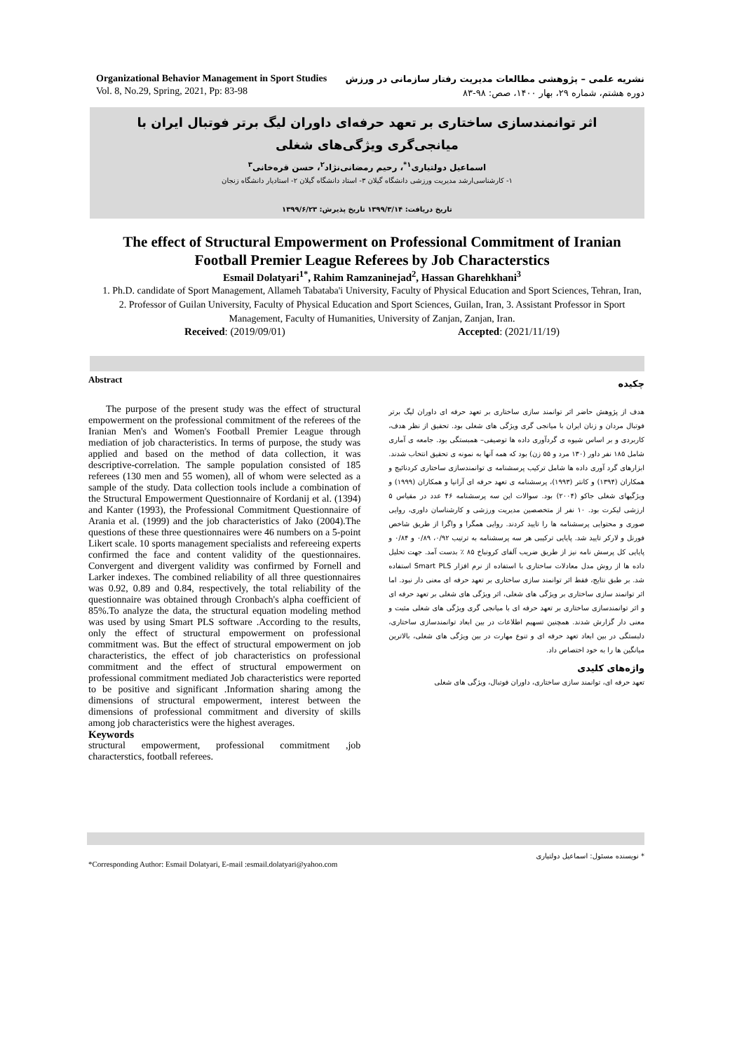Organizational Behavior Management in Sport Studies
Vol. 8, No.29, Spring, 2021, Pp: 83-98
نشریه علمی – پژوهشی مطالعات مدیریت رفتار سازمانی در ورزش
دوره هشتم، شماره ۲۹، بهار ۱۴۰۰، صص: ۹۸-۸۳
اثر توانمندسازی ساختاری بر تعهد حرفه‌ای داوران لیگ برتر فوتبال ایران با میانجی‌گری ویژگی‌های شغلی
اسماعیل دولتیاری<sup>۱*</sup>، رحیم رمضانی‌نژاد<sup>۲</sup>، حسن قره‌خانی<sup>۳</sup>
۱- کارشناسی‌ارشد مدیریت ورزشی دانشگاه گیلان ۳- استاد دانشگاه گیلان ۲- استادیار دانشگاه زنجان
تاریخ دریافت: ۱۳۹۹/۳/۱۴ تاریخ پذیرش: ۱۳۹۹/۶/۲۳
The effect of Structural Empowerment on Professional Commitment of Iranian Football Premier League Referees by Job Characterstics
Esmail Dolatyari<sup>1*</sup>, Rahim Ramzaninejad<sup>2</sup>, Hassan Gharehkhani<sup>3</sup>
1. Ph.D. candidate of Sport Management, Allameh Tabataba'i University, Faculty of Physical Education and Sport Sciences, Tehran, Iran, 2. Professor of Guilan University, Faculty of Physical Education and Sport Sciences, Guilan, Iran, 3. Assistant Professor in Sport Management, Faculty of Humanities, University of Zanjan, Zanjan, Iran.
Received: (2019/09/01) Accepted: (2021/11/19)
Abstract
The purpose of the present study was the effect of structural empowerment on the professional commitment of the referees of the Iranian Men's and Women's Football Premier League through mediation of job characteristics. In terms of purpose, the study was applied and based on the method of data collection, it was descriptive-correlation. The sample population consisted of 185 referees (130 men and 55 women), all of whom were selected as a sample of the study. Data collection tools include a combination of the Structural Empowerment Questionnaire of Kordanij et al. (1394) and Kanter (1993), the Professional Commitment Questionnaire of Arania et al. (1999) and the job characteristics of Jako (2004).The questions of these three questionnaires were 46 numbers on a 5-point Likert scale. 10 sports management specialists and refereeing experts confirmed the face and content validity of the questionnaires. Convergent and divergent validity was confirmed by Fornell and Larker indexes. The combined reliability of all three questionnaires was 0.92, 0.89 and 0.84, respectively, the total reliability of the questionnaire was obtained through Cronbach's alpha coefficient of 85%.To analyze the data, the structural equation modeling method was used by using Smart PLS software .According to the results, only the effect of structural empowerment on professional commitment was. But the effect of structural empowerment on job characteristics, the effect of job characteristics on professional commitment and the effect of structural empowerment on professional commitment mediated Job characteristics were reported to be positive and significant .Information sharing among the dimensions of structural empowerment, interest between the dimensions of professional commitment and diversity of skills among job characteristics were the highest averages.
Keywords
structural empowerment, professional commitment ,job characterstics, football referees.
چکیده
هدف از پژوهش حاضر اثر توانمند سازی ساختاری بر تعهد حرفه ای داوران لیگ برتر فوتبال مردان و زنان ایران با میانجی گری ویژگی های شغلی بود. تحقیق از نظر هدف، کاربردی و بر اساس شیوه ی گردآوری داده ها توصیفی– همبستگی بود. جامعه ی آماری شامل ۱۸۵ نفر داور (۱۳۰ مرد و ۵۵ زن) بود که همه آنها به نمونه ی تحقیق انتخاب شدند. ابزارهای گرد آوری داده ها شامل ترکیب پرسشنامه ی توانمندسازی ساختاری کردنائیج و همکاران (۱۳۹۴) و کانتر (۱۹۹۳)، پرسشنامه ی تعهد حرفه ای آرانیا و همکاران (۱۹۹۹) و ویژگیهای شغلی جاکو (۲۰۰۴) بود. سوالات این سه پرسشنامه ۴۶ عدد در مقیاس ۵ ارزشی لیکرت بود. ۱۰ نفر از متخصصین مدیریت ورزشی و کارشناسان داوری، روایی صوری و محتوایی پرسشنامه ها را تایید کردند. روایی همگرا و واگرا از طریق شاخص فورنل و لارکر تایید شد. پایایی ترکیبی هر سه پرسشنامه به ترتیب ۰/۹۲، ۰/۸۹ و ۰/۸۴ و پایایی کل پرسش نامه نیز از طریق ضریب آلفای کرونباخ ۸۵ ٪ بدست آمد. جهت تحلیل داده ها از روش مدل معادلات ساختاری با استفاده از نرم افزار Smart PLS استفاده شد. بر طبق نتایج، فقط اثر توانمند سازی ساختاری بر تعهد حرفه ای معنی دار نبود. اما اثر توانمند سازی ساختاری بر ویژگی های شغلی، اثر ویژگی های شغلی بر تعهد حرفه ای و اثر توانمندسازی ساختاری بر تعهد حرفه ای با میانجی گری ویژگی های شغلی مثبت و معنی دار گزارش شدند. همچنین تسهیم اطلاعات در بین ابعاد توانمندسازی ساختاری، دلبستگی در بین ابعاد تعهد حرفه ای و تنوع مهارت در بین ویژگی های شغلی، بالاترین میانگین ها را به خود اختصاص داد.
واژه‌های کلیدی
تعهد حرفه ای، توانمند سازی ساختاری، داوران فوتبال، ویژگی های شغلی
* نویسنده مسئول: اسماعیل دولتیاری
*Corresponding Author: Esmail Dolatyari, E-mail :esmail.dolatyari@yahoo.com